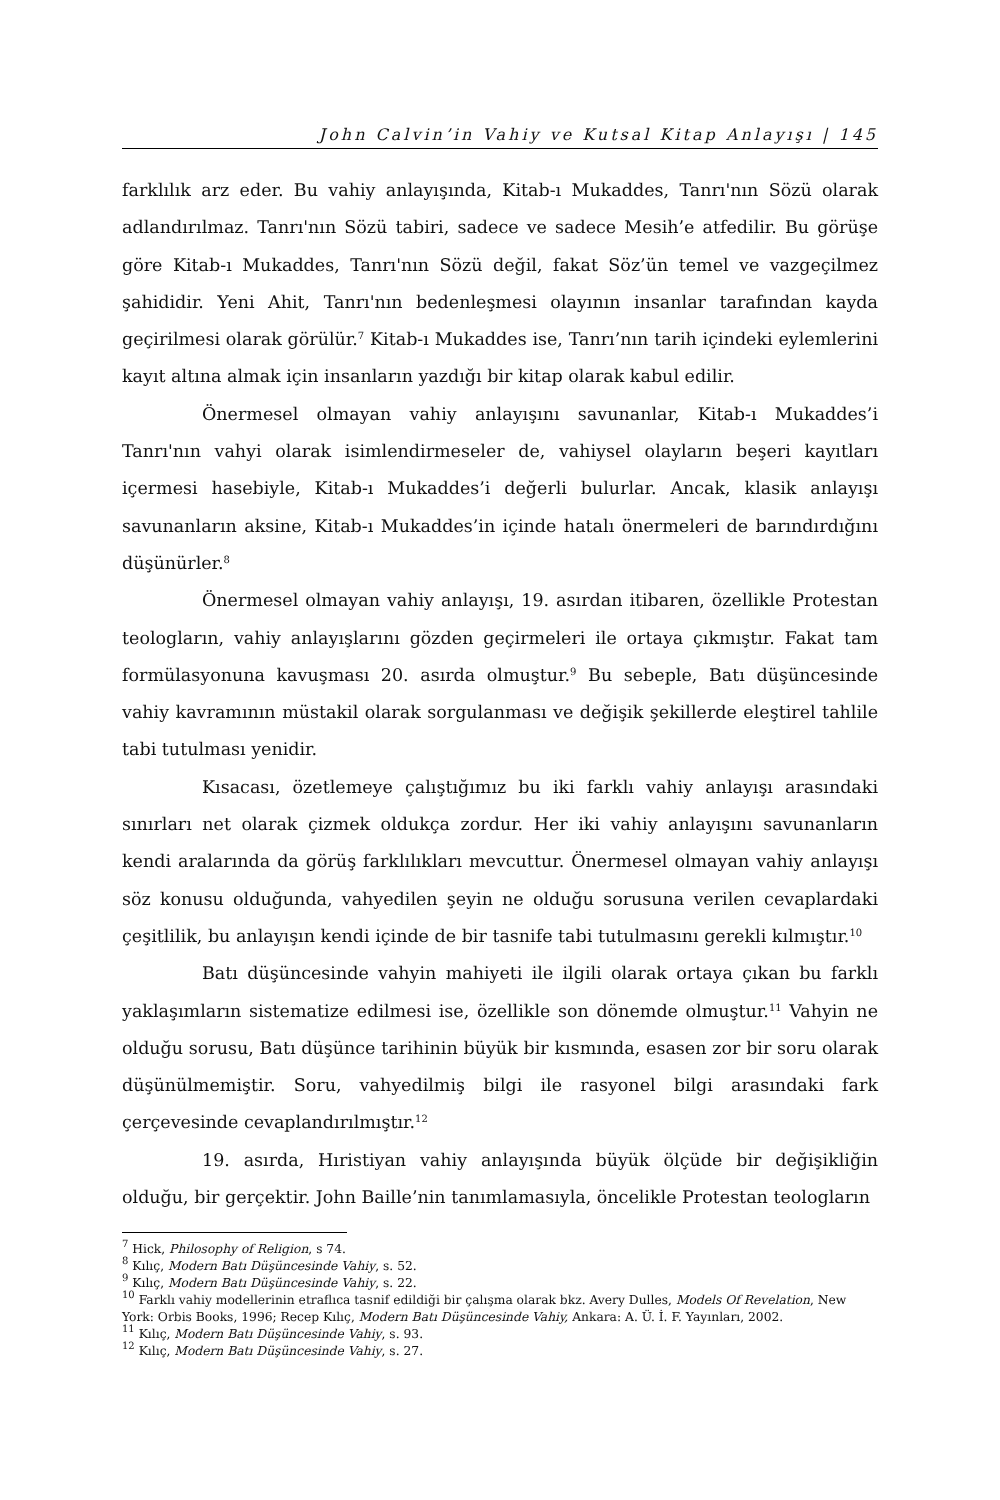John Calvin’in Vahiy ve Kutsal Kitap Anlayışı | 145
farklılık arz eder. Bu vahiy anlayışında, Kitab-ı Mukaddes, Tanrı'nın Sözü olarak adlandırılmaz. Tanrı'nın Sözü tabiri, sadece ve sadece Mesih’e atfedilir. Bu görüşe göre Kitab-ı Mukaddes, Tanrı'nın Sözü değil, fakat Söz’ün temel ve vazgeçilmez şahididir. Yeni Ahit, Tanrı'nın bedenleşmesi olayının insanlar tarafından kayda geçirilmesi olarak görülür.<sup>7</sup> Kitab-ı Mukaddes ise, Tanrı’nın tarih içindeki eylemlerini kayıt altına almak için insanların yazdığı bir kitap olarak kabul edilir.
Önermesel olmayan vahiy anlayışını savunanlar, Kitab-ı Mukaddes’i Tanrı'nın vahyi olarak isimlendirmeseler de, vahiysel olayların beşeri kayıtları içermesi hasebiyle, Kitab-ı Mukaddes’i değerli bulurlar. Ancak, klasik anlayışı savunanların aksine, Kitab-ı Mukaddes’in içinde hatalı önermeleri de barındırdığını düşünürler.<sup>8</sup>
Önermesel olmayan vahiy anlayışı, 19. asırdan itibaren, özellikle Protestan teologların, vahiy anlayışlarını gözden geçirmeleri ile ortaya çıkmıştır. Fakat tam formülasyonuna kavuşması 20. asırda olmuştur.<sup>9</sup> Bu sebeple, Batı düşüncesinde vahiy kavramının müstakil olarak sorgulanması ve değişik şekillerde eleştirel tahlile tabi tutulması yenidir.
Kısacası, özetlemeye çalıştığımız bu iki farklı vahiy anlayışı arasındaki sınırları net olarak çizmek oldukça zordur. Her iki vahiy anlayışını savunanların kendi aralarında da görüş farklılıkları mevcuttur. Önermesel olmayan vahiy anlayışı söz konusu olduğunda, vahyedilen şeyin ne olduğu sorusuna verilen cevaplardaki çeşitlilik, bu anlayışın kendi içinde de bir tasnife tabi tutulmasını gerekli kılmıştır.<sup>10</sup>
Batı düşüncesinde vahyin mahiyeti ile ilgili olarak ortaya çıkan bu farklı yaklaşımların sistematize edilmesi ise, özellikle son dönemde olmuştur.<sup>11</sup> Vahyin ne olduğu sorusu, Batı düşünce tarihinin büyük bir kısmında, esasen zor bir soru olarak düşünülmemiştir. Soru, vahyedilmiş bilgi ile rasyonel bilgi arasındaki fark çerçevesinde cevaplandırılmıştır.<sup>12</sup>
19. asırda, Hıristiyan vahiy anlayışında büyük ölçüde bir değişikliğin olduğu, bir gerçektir. John Baille’nin tanımlamasıyla, öncelikle Protestan teologların
<sup>7</sup> Hick, Philosophy of Religion, s 74.
<sup>8</sup> Kılıç, Modern Batı Düşüncesinde Vahiy, s. 52.
<sup>9</sup> Kılıç, Modern Batı Düşüncesinde Vahiy, s. 22.
<sup>10</sup> Farklı vahiy modellerinin etraflıca tasnif edildiği bir çalışma olarak bkz. Avery Dulles, Models Of Revelation, New York: Orbis Books, 1996; Recep Kılıç, Modern Batı Düşüncesinde Vahiy, Ankara: A. Ü. İ. F. Yayınları, 2002.
<sup>11</sup> Kılıç, Modern Batı Düşüncesinde Vahiy, s. 93.
<sup>12</sup> Kılıç, Modern Batı Düşüncesinde Vahiy, s. 27.